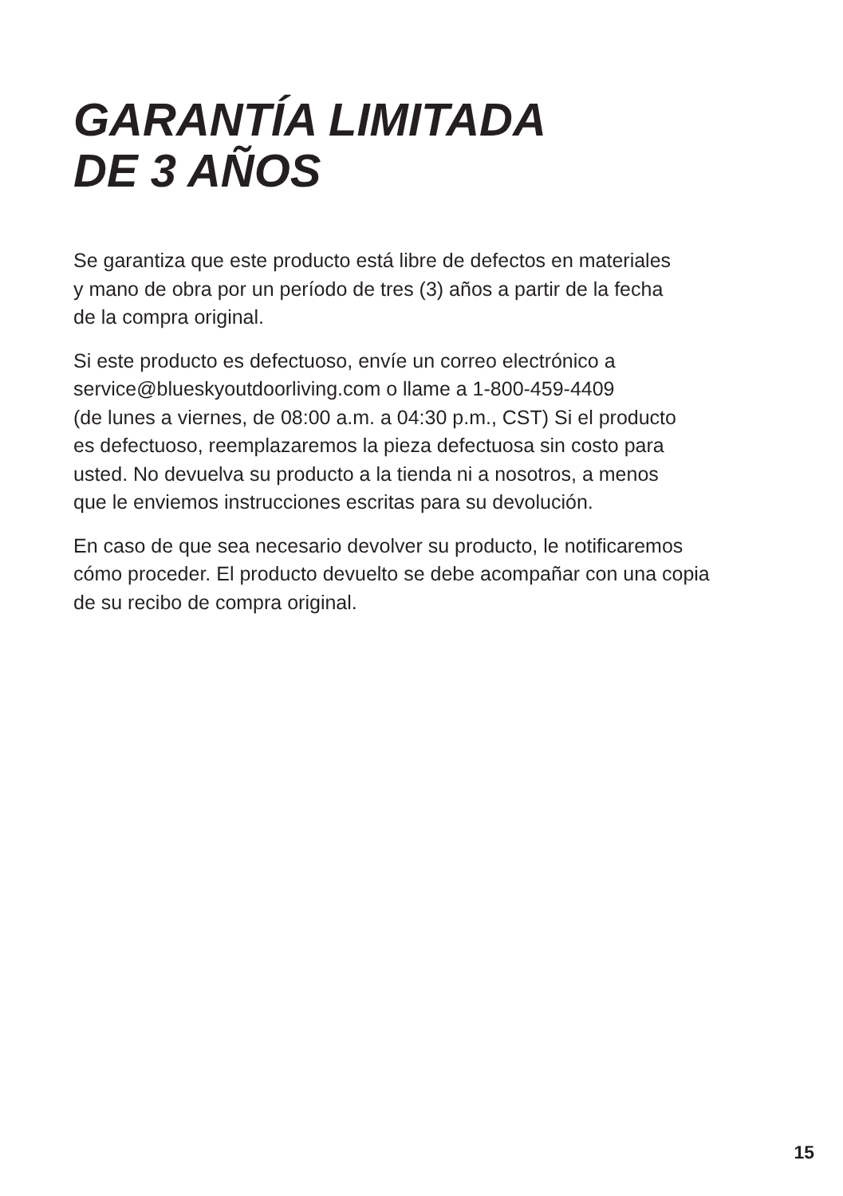GARANTÍA LIMITADA
DE 3 AÑOS
Se garantiza que este producto está libre de defectos en materiales
y mano de obra por un período de tres (3) años a partir de la fecha
de la compra original.
Si este producto es defectuoso, envíe un correo electrónico a
service@blueskyoutdoorliving.com o llame a 1-800-459-4409
(de lunes a viernes, de 08:00 a.m. a 04:30 p.m., CST) Si el producto
es defectuoso, reemplazaremos la pieza defectuosa sin costo para
usted. No devuelva su producto a la tienda ni a nosotros, a menos
que le enviemos instrucciones escritas para su devolución.
En caso de que sea necesario devolver su producto, le notificaremos
cómo proceder. El producto devuelto se debe acompañar con una copia
de su recibo de compra original.
15